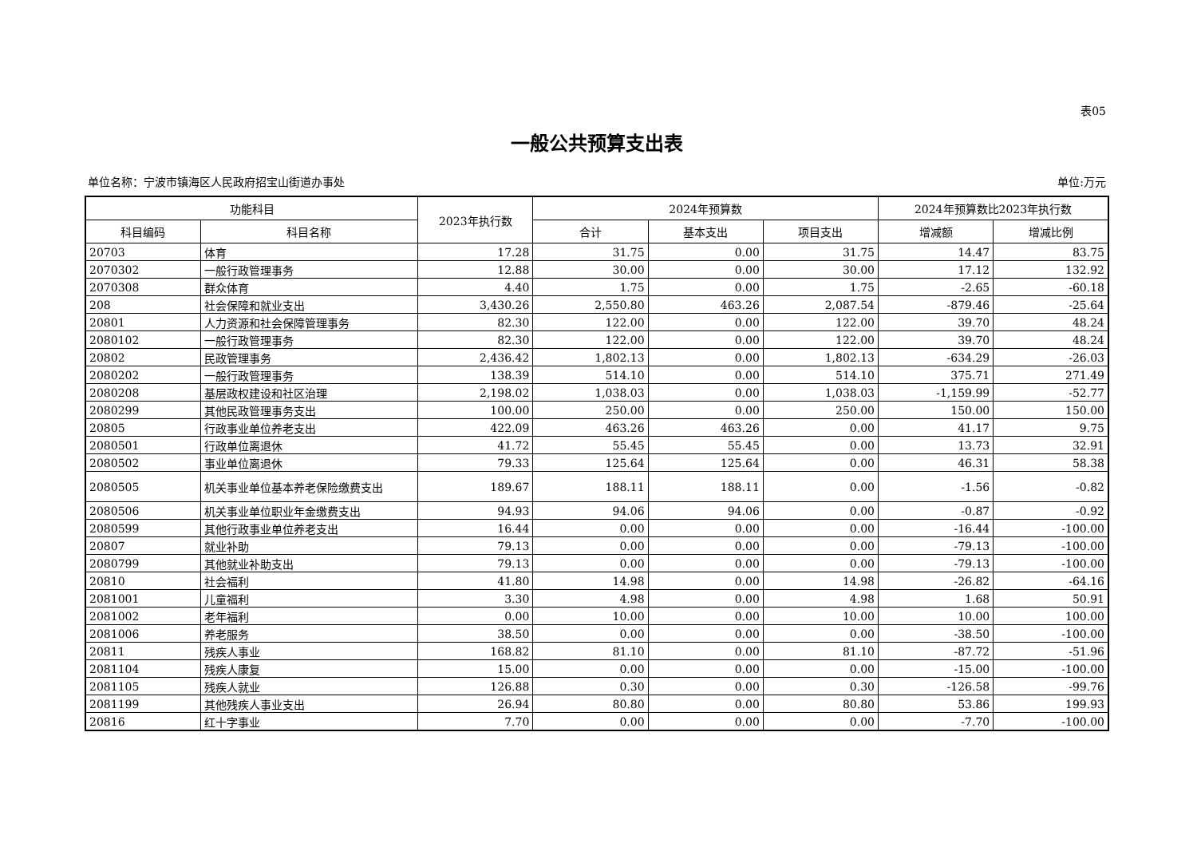表05
一般公共预算支出表
单位名称：宁波市镇海区人民政府招宝山街道办事处 单位:万元
| 功能科目 | | 2023年执行数 | 2024年预算数 | | | 2024年预算数比2023年执行数 | |
| --- | --- | --- | --- | --- | --- | --- | --- |
| 科目编码 | 科目名称 | | 合计 | 基本支出 | 项目支出 | 增减额 | 增减比例 |
| 20703 | 体育 | 17.28 | 31.75 | 0.00 | 31.75 | 14.47 | 83.75 |
| 2070302 | 一般行政管理事务 | 12.88 | 30.00 | 0.00 | 30.00 | 17.12 | 132.92 |
| 2070308 | 群众体育 | 4.40 | 1.75 | 0.00 | 1.75 | -2.65 | -60.18 |
| 208 | 社会保障和就业支出 | 3,430.26 | 2,550.80 | 463.26 | 2,087.54 | -879.46 | -25.64 |
| 20801 | 人力资源和社会保障管理事务 | 82.30 | 122.00 | 0.00 | 122.00 | 39.70 | 48.24 |
| 2080102 | 一般行政管理事务 | 82.30 | 122.00 | 0.00 | 122.00 | 39.70 | 48.24 |
| 20802 | 民政管理事务 | 2,436.42 | 1,802.13 | 0.00 | 1,802.13 | -634.29 | -26.03 |
| 2080202 | 一般行政管理事务 | 138.39 | 514.10 | 0.00 | 514.10 | 375.71 | 271.49 |
| 2080208 | 基层政权建设和社区治理 | 2,198.02 | 1,038.03 | 0.00 | 1,038.03 | -1,159.99 | -52.77 |
| 2080299 | 其他民政管理事务支出 | 100.00 | 250.00 | 0.00 | 250.00 | 150.00 | 150.00 |
| 20805 | 行政事业单位养老支出 | 422.09 | 463.26 | 463.26 | 0.00 | 41.17 | 9.75 |
| 2080501 | 行政单位离退休 | 41.72 | 55.45 | 55.45 | 0.00 | 13.73 | 32.91 |
| 2080502 | 事业单位离退休 | 79.33 | 125.64 | 125.64 | 0.00 | 46.31 | 58.38 |
| 2080505 | 机关事业单位基本养老保险缴费支出 | 189.67 | 188.11 | 188.11 | 0.00 | -1.56 | -0.82 |
| 2080506 | 机关事业单位职业年金缴费支出 | 94.93 | 94.06 | 94.06 | 0.00 | -0.87 | -0.92 |
| 2080599 | 其他行政事业单位养老支出 | 16.44 | 0.00 | 0.00 | 0.00 | -16.44 | -100.00 |
| 20807 | 就业补助 | 79.13 | 0.00 | 0.00 | 0.00 | -79.13 | -100.00 |
| 2080799 | 其他就业补助支出 | 79.13 | 0.00 | 0.00 | 0.00 | -79.13 | -100.00 |
| 20810 | 社会福利 | 41.80 | 14.98 | 0.00 | 14.98 | -26.82 | -64.16 |
| 2081001 | 儿童福利 | 3.30 | 4.98 | 0.00 | 4.98 | 1.68 | 50.91 |
| 2081002 | 老年福利 | 0.00 | 10.00 | 0.00 | 10.00 | 10.00 | 100.00 |
| 2081006 | 养老服务 | 38.50 | 0.00 | 0.00 | 0.00 | -38.50 | -100.00 |
| 20811 | 残疾人事业 | 168.82 | 81.10 | 0.00 | 81.10 | -87.72 | -51.96 |
| 2081104 | 残疾人康复 | 15.00 | 0.00 | 0.00 | 0.00 | -15.00 | -100.00 |
| 2081105 | 残疾人就业 | 126.88 | 0.30 | 0.00 | 0.30 | -126.58 | -99.76 |
| 2081199 | 其他残疾人事业支出 | 26.94 | 80.80 | 0.00 | 80.80 | 53.86 | 199.93 |
| 20816 | 红十字事业 | 7.70 | 0.00 | 0.00 | 0.00 | -7.70 | -100.00 |